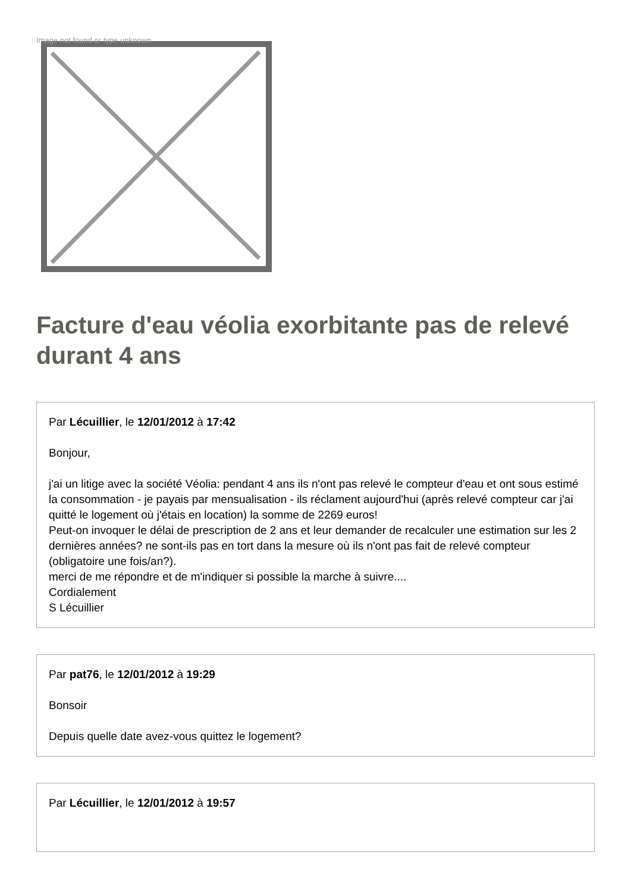Image not found or type unknown
Facture d'eau véolia exorbitante pas de relevé durant 4 ans
Par Lécuillier, le 12/01/2012 à 17:42
Bonjour,
j'ai un litige avec la société Véolia: pendant 4 ans ils n'ont pas relevé le compteur d'eau et ont sous estimé la consommation - je payais par mensualisation - ils réclament aujourd'hui (après relevé compteur car j'ai quitté le logement où j'étais en location) la somme de 2269 euros!
Peut-on invoquer le délai de prescription de 2 ans et leur demander de recalculer une estimation sur les 2 dernières années? ne sont-ils pas en tort dans la mesure où ils n'ont pas fait de relevé compteur (obligatoire une fois/an?).
merci de me répondre et de m'indiquer si possible la marche à suivre....
Cordialement
S Lécuillier
Par pat76, le 12/01/2012 à 19:29
Bonsoir
Depuis quelle date avez-vous quittez le logement?
Par Lécuillier, le 12/01/2012 à 19:57